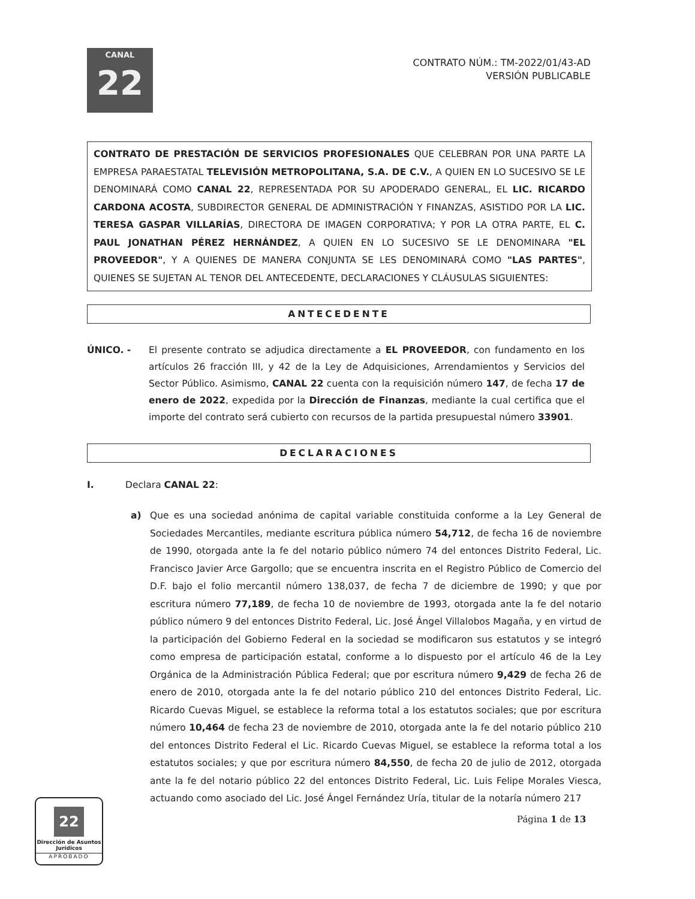CANAL
22
CONTRATO NÚM.: TM-2022/01/43-AD
VERSIÓN PUBLICABLE
CONTRATO DE PRESTACIÓN DE SERVICIOS PROFESIONALES QUE CELEBRAN POR UNA PARTE LA EMPRESA PARAESTATAL TELEVISIÓN METROPOLITANA, S.A. DE C.V., A QUIEN EN LO SUCESIVO SE LE DENOMINARÁ COMO CANAL 22, REPRESENTADA POR SU APODERADO GENERAL, EL LIC. RICARDO CARDONA ACOSTA, SUBDIRECTOR GENERAL DE ADMINISTRACIÓN Y FINANZAS, ASISTIDO POR LA LIC. TERESA GASPAR VILLARÍAS, DIRECTORA DE IMAGEN CORPORATIVA; Y POR LA OTRA PARTE, EL C. PAUL JONATHAN PÉREZ HERNÁNDEZ, A QUIEN EN LO SUCESIVO SE LE DENOMINARA "EL PROVEEDOR", Y A QUIENES DE MANERA CONJUNTA SE LES DENOMINARÁ COMO "LAS PARTES", QUIENES SE SUJETAN AL TENOR DEL ANTECEDENTE, DECLARACIONES Y CLÁUSULAS SIGUIENTES:
ANTECEDENTE
ÚNICO. - El presente contrato se adjudica directamente a EL PROVEEDOR, con fundamento en los artículos 26 fracción III, y 42 de la Ley de Adquisiciones, Arrendamientos y Servicios del Sector Público. Asimismo, CANAL 22 cuenta con la requisición número 147, de fecha 17 de enero de 2022, expedida por la Dirección de Finanzas, mediante la cual certifica que el importe del contrato será cubierto con recursos de la partida presupuestal número 33901.
DECLARACIONES
I. Declara CANAL 22:
a) Que es una sociedad anónima de capital variable constituida conforme a la Ley General de Sociedades Mercantiles, mediante escritura pública número 54,712, de fecha 16 de noviembre de 1990, otorgada ante la fe del notario público número 74 del entonces Distrito Federal, Lic. Francisco Javier Arce Gargollo; que se encuentra inscrita en el Registro Público de Comercio del D.F. bajo el folio mercantil número 138,037, de fecha 7 de diciembre de 1990; y que por escritura número 77,189, de fecha 10 de noviembre de 1993, otorgada ante la fe del notario público número 9 del entonces Distrito Federal, Lic. José Ángel Villalobos Magaña, y en virtud de la participación del Gobierno Federal en la sociedad se modificaron sus estatutos y se integró como empresa de participación estatal, conforme a lo dispuesto por el artículo 46 de la Ley Orgánica de la Administración Pública Federal; que por escritura número 9,429 de fecha 26 de enero de 2010, otorgada ante la fe del notario público 210 del entonces Distrito Federal, Lic. Ricardo Cuevas Miguel, se establece la reforma total a los estatutos sociales; que por escritura número 10,464 de fecha 23 de noviembre de 2010, otorgada ante la fe del notario público 210 del entonces Distrito Federal el Lic. Ricardo Cuevas Miguel, se establece la reforma total a los estatutos sociales; y que por escritura número 84,550, de fecha 20 de julio de 2012, otorgada ante la fe del notario público 22 del entonces Distrito Federal, Lic. Luis Felipe Morales Viesca, actuando como asociado del Lic. José Ángel Fernández Uría, titular de la notaría número 217
Página 1 de 13
22
Dirección de Asuntos Jurídicos
APROBADO